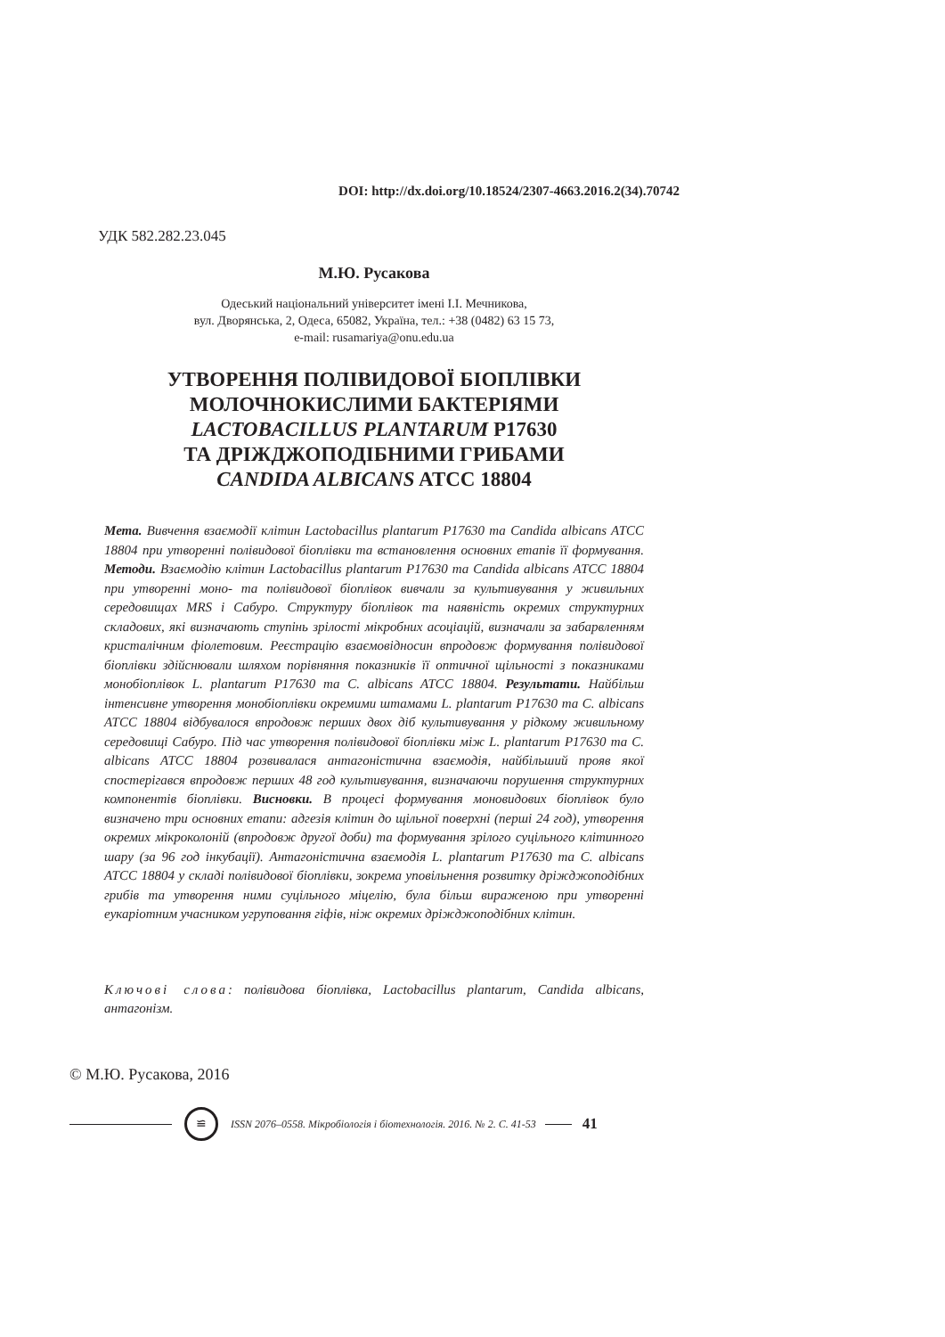DOI: http://dx.doi.org/10.18524/2307-4663.2016.2(34).70742
УДК 582.282.23.045
М.Ю. Русакова
Одеський національний університет імені І.І. Мечникова,
вул. Дворянська, 2, Одеса, 65082, Україна, тел.: +38 (0482) 63 15 73,
e-mail: rusamariya@onu.edu.ua
УТВОРЕННЯ ПОЛІВИДОВОЇ БІОПЛІВКИ
МОЛОЧНОКИСЛИМИ БАКТЕРІЯМИ
LACTOBACILLUS PLANTARUM P17630
ТА ДРІЖДЖОПОДІБНИМИ ГРИБАМИ
CANDIDA ALBICANS ATCC 18804
Мета. Вивчення взаємодії клітин Lactobacillus plantarum P17630 та Candida albicans ATCC 18804 при утворенні полівидової біоплівки та встановлення основних етапів її формування. Методи. Взаємодію клітин Lactobacillus plantarum P17630 та Candida albicans ATCC 18804 при утворенні моно- та полівидової біоплівок вивчали за культивування у живильних середовищах MRS і Сабуро. Структуру біоплівок та наявність окремих структурних складових, які визначають ступінь зрілості мікробних асоціацій, визначали за забарвленням кристалічним фіолетовим. Реєстрацію взаємовідносин впродовж формування полівидової біоплівки здійснювали шляхом порівняння показників її оптичної щільності з показниками монобіоплівок L. plantarum P17630 та C. albicans ATCC 18804. Результати. Найбільш інтенсивне утворення монобіоплівки окремими штамами L. plantarum P17630 та C. albicans ATCC 18804 відбувалося впродовж перших двох діб культивування у рідкому живильному середовищі Сабуро. Під час утворення полівидової біоплівки між L. plantarum P17630 та C. albicans ATCC 18804 розвивалася антагоністична взаємодія, найбільший прояв якої спостерігався впродовж перших 48 год культивування, визначаючи порушення структурних компонентів біоплівки. Висновки. В процесі формування моновидових біоплівок було визначено три основних етапи: адгезія клітин до щільної поверхні (перші 24 год), утворення окремих мікроколоній (впродовж другої доби) та формування зрілого суцільного клітинного шару (за 96 год інкубації). Антагоністична взаємодія L. plantarum P17630 та C. albicans ATCC 18804 у складі полівидової біоплівки, зокрема уповільнення розвитку дріжджоподібних грибів та утворення ними суцільного міцелію, була більш вираженою при утворенні еукаріотним учасником угруповання гіфів, ніж окремих дріжджоподібних клітин.
Ключові слова: полівидова біоплівка, Lactobacillus plantarum, Candida albicans, антагонізм.
© М.Ю. Русакова, 2016
≌
ISSN 2076–0558. Мікробіологія і біотехнологія. 2016. № 2. С. 41-53
41